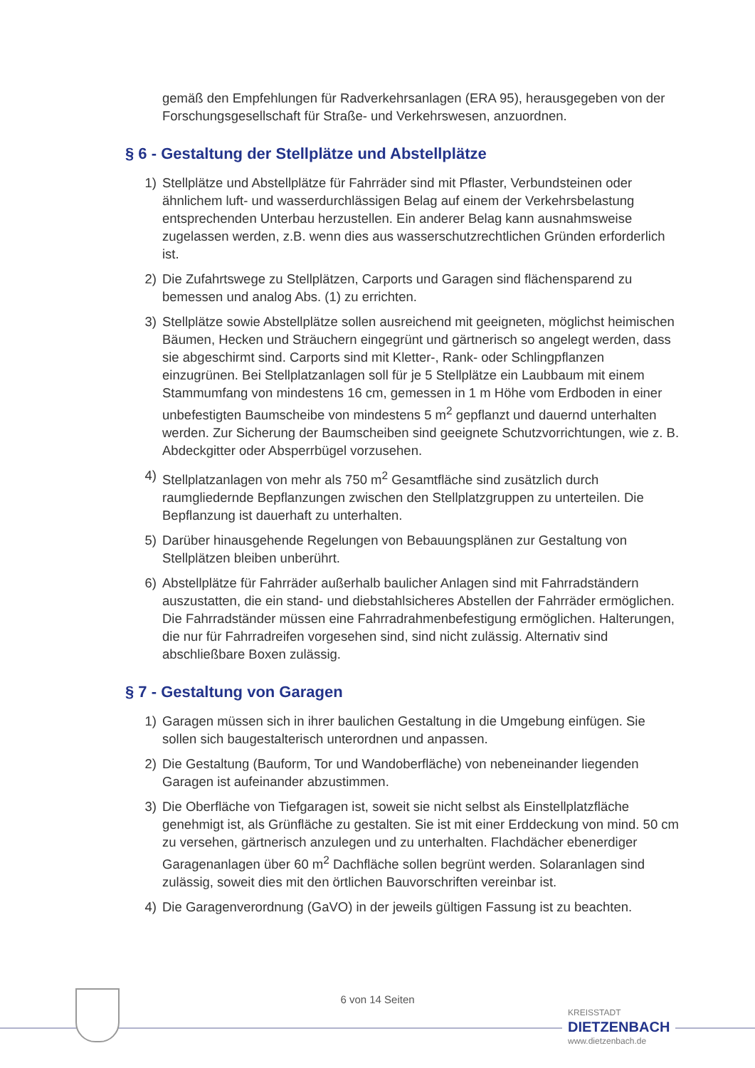gemäß den Empfehlungen für Radverkehrsanlagen (ERA 95), herausgegeben von der Forschungsgesellschaft für Straße- und Verkehrswesen, anzuordnen.
§ 6 - Gestaltung der Stellplätze und Abstellplätze
1) Stellplätze und Abstellplätze für Fahrräder sind mit Pflaster, Verbundsteinen oder ähnlichem luft- und wasserdurchlässigen Belag auf einem der Verkehrsbelastung entsprechenden Unterbau herzustellen. Ein anderer Belag kann ausnahmsweise zugelassen werden, z.B. wenn dies aus wasserschutzrechtlichen Gründen erforderlich ist.
2) Die Zufahrtswege zu Stellplätzen, Carports und Garagen sind flächensparend zu bemessen und analog Abs. (1) zu errichten.
3) Stellplätze sowie Abstellplätze sollen ausreichend mit geeigneten, möglichst heimischen Bäumen, Hecken und Sträuchern eingegrünt und gärtnerisch so angelegt werden, dass sie abgeschirmt sind. Carports sind mit Kletter-, Rank- oder Schlingpflanzen einzugrünen. Bei Stellplatzanlagen soll für je 5 Stellplätze ein Laubbaum mit einem Stammumfang von mindestens 16 cm, gemessen in 1 m Höhe vom Erdboden in einer unbefestigten Baumscheibe von mindestens 5 m<sup>2</sup> gepflanzt und dauernd unterhalten werden. Zur Sicherung der Baumscheiben sind geeignete Schutzvorrichtungen, wie z. B. Abdeckgitter oder Absperrbügel vorzusehen.
4) Stellplatzanlagen von mehr als 750 m<sup>2</sup> Gesamtfläche sind zusätzlich durch raumgliedernde Bepflanzungen zwischen den Stellplatzgruppen zu unterteilen. Die Bepflanzung ist dauerhaft zu unterhalten.
5) Darüber hinausgehende Regelungen von Bebauungsplänen zur Gestaltung von Stellplätzen bleiben unberührt.
6) Abstellplätze für Fahrräder außerhalb baulicher Anlagen sind mit Fahrradständern auszustatten, die ein stand- und diebstahlsicheres Abstellen der Fahrräder ermöglichen. Die Fahrradständer müssen eine Fahrradrahmenbefestigung ermöglichen. Halterungen, die nur für Fahrradreifen vorgesehen sind, sind nicht zulässig. Alternativ sind abschließbare Boxen zulässig.
§ 7 - Gestaltung von Garagen
1) Garagen müssen sich in ihrer baulichen Gestaltung in die Umgebung einfügen. Sie sollen sich baugestalterisch unterordnen und anpassen.
2) Die Gestaltung (Bauform, Tor und Wandoberfläche) von nebeneinander liegenden Garagen ist aufeinander abzustimmen.
3) Die Oberfläche von Tiefgaragen ist, soweit sie nicht selbst als Einstellplatzfläche genehmigt ist, als Grünfläche zu gestalten. Sie ist mit einer Erddeckung von mind. 50 cm zu versehen, gärtnerisch anzulegen und zu unterhalten. Flachdächer ebenerdiger Garagenanlagen über 60 m<sup>2</sup> Dachfläche sollen begrünt werden. Solaranlagen sind zulässig, soweit dies mit den örtlichen Bauvorschriften vereinbar ist.
4) Die Garagenverordnung (GaVO) in der jeweils gültigen Fassung ist zu beachten.
6 von 14 Seiten
KREISSTADT
DIETZENBACH
www.dietzenbach.de